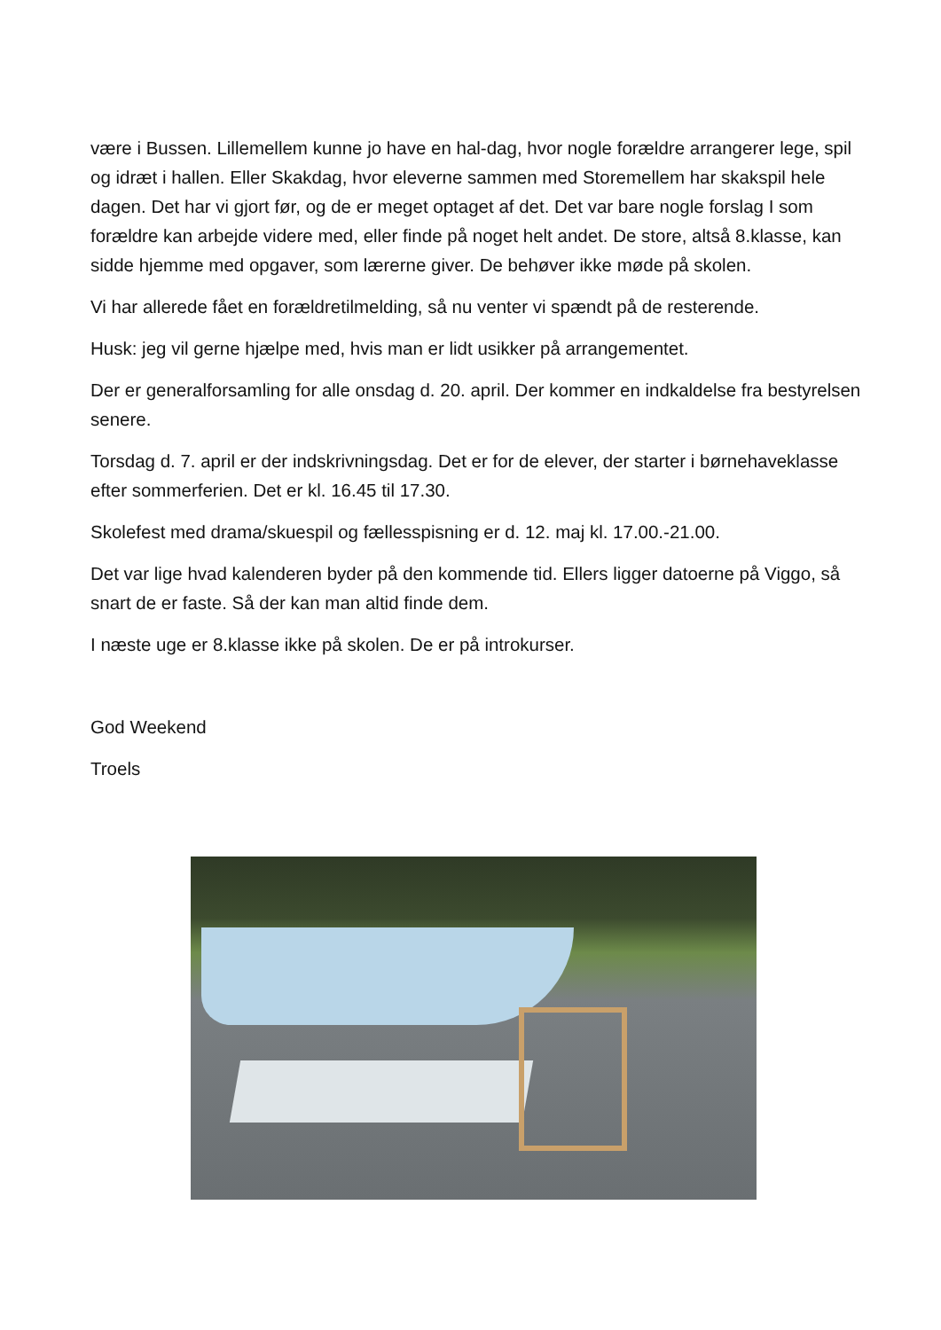være i Bussen. Lillemellem kunne jo have en hal-dag, hvor nogle forældre arrangerer lege, spil og idræt i hallen. Eller Skakdag, hvor eleverne sammen med Storemellem har skakspil hele dagen. Det har vi gjort før, og de er meget optaget af det. Det var bare nogle forslag I som forældre kan arbejde videre med, eller finde på noget helt andet. De store, altså 8.klasse, kan sidde hjemme med opgaver, som lærerne giver. De behøver ikke møde på skolen.
Vi har allerede fået en forældretilmelding, så nu venter vi spændt på de resterende.
Husk: jeg vil gerne hjælpe med, hvis man er lidt usikker på arrangementet.
Der er generalforsamling for alle onsdag d. 20. april. Der kommer en indkaldelse fra bestyrelsen senere.
Torsdag d. 7. april er der indskrivningsdag. Det er for de elever, der starter i børnehaveklasse efter sommerferien. Det er kl. 16.45 til 17.30.
Skolefest med drama/skuespil og fællesspisning er d. 12. maj kl. 17.00.-21.00.
Det var lige hvad kalenderen byder på den kommende tid. Ellers ligger datoerne på Viggo, så snart de er faste. Så der kan man altid finde dem.
I næste uge er 8.klasse ikke på skolen. De er på introkurser.
God Weekend
Troels